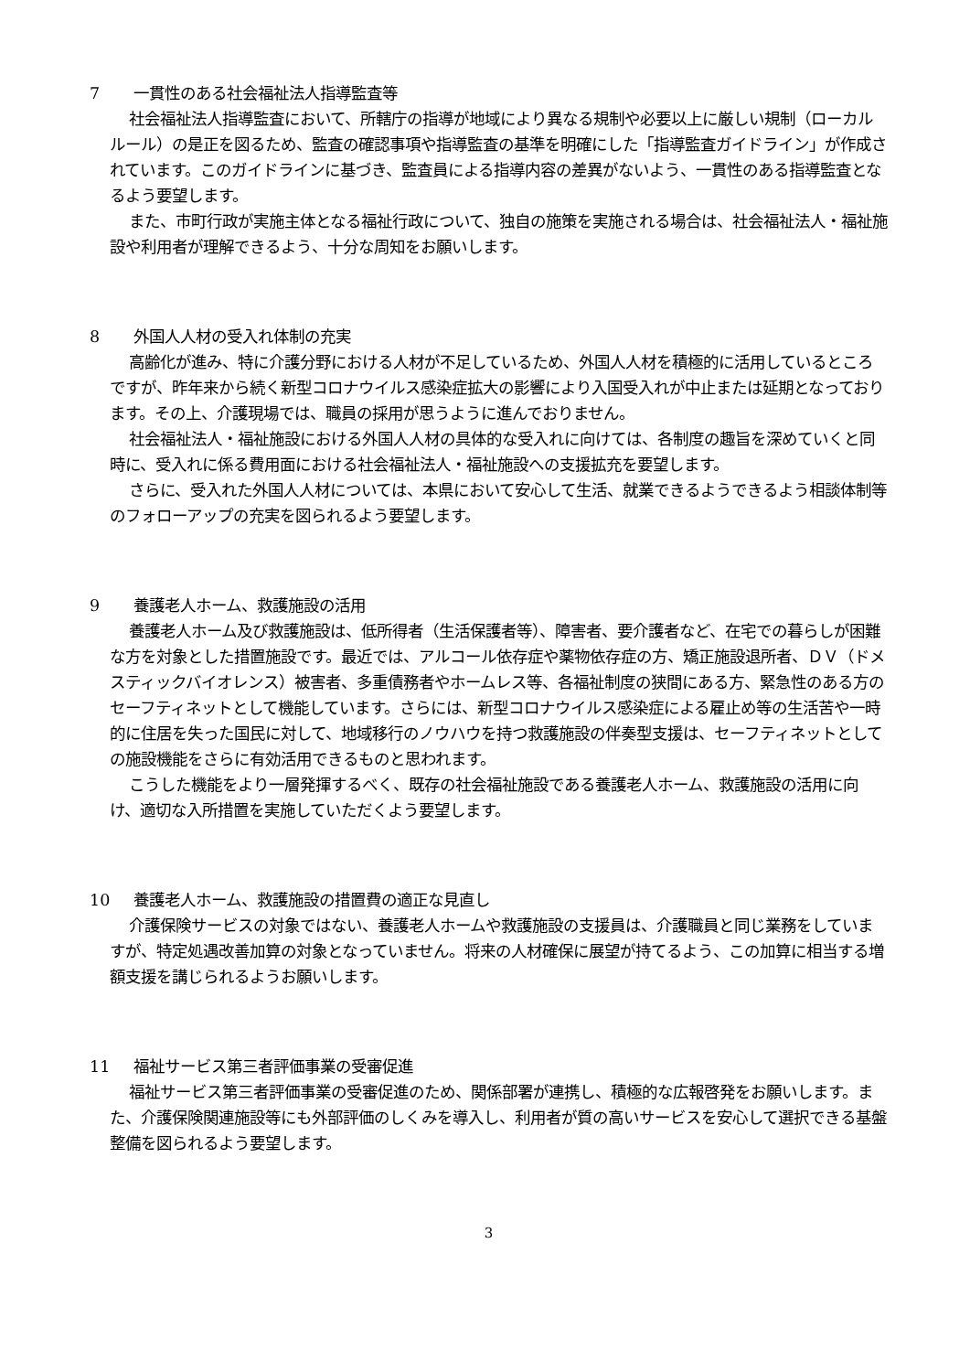7 一貫性のある社会福祉法人指導監査等
社会福祉法人指導監査において、所轄庁の指導が地域により異なる規制や必要以上に厳しい規制（ローカルルール）の是正を図るため、監査の確認事項や指導監査の基準を明確にした「指導監査ガイドライン」が作成されています。このガイドラインに基づき、監査員による指導内容の差異がないよう、一貫性のある指導監査となるよう要望します。
また、市町行政が実施主体となる福祉行政について、独自の施策を実施される場合は、社会福祉法人・福祉施設や利用者が理解できるよう、十分な周知をお願いします。
8 外国人人材の受入れ体制の充実
高齢化が進み、特に介護分野における人材が不足しているため、外国人人材を積極的に活用しているところですが、昨年来から続く新型コロナウイルス感染症拡大の影響により入国受入れが中止または延期となっております。その上、介護現場では、職員の採用が思うように進んでおりません。
社会福祉法人・福祉施設における外国人人材の具体的な受入れに向けては、各制度の趣旨を深めていくと同時に、受入れに係る費用面における社会福祉法人・福祉施設への支援拡充を要望します。
さらに、受入れた外国人人材については、本県において安心して生活、就業できるようできるよう相談体制等のフォローアップの充実を図られるよう要望します。
9 養護老人ホーム、救護施設の活用
養護老人ホーム及び救護施設は、低所得者（生活保護者等）、障害者、要介護者など、在宅での暮らしが困難な方を対象とした措置施設です。最近では、アルコール依存症や薬物依存症の方、矯正施設退所者、ＤＶ（ドメスティックバイオレンス）被害者、多重債務者やホームレス等、各福祉制度の狭間にある方、緊急性のある方のセーフティネットとして機能しています。さらには、新型コロナウイルス感染症による雇止め等の生活苦や一時的に住居を失った国民に対して、地域移行のノウハウを持つ救護施設の伴奏型支援は、セーフティネットとしての施設機能をさらに有効活用できるものと思われます。
こうした機能をより一層発揮するべく、既存の社会福祉施設である養護老人ホーム、救護施設の活用に向け、適切な入所措置を実施していただくよう要望します。
10 養護老人ホーム、救護施設の措置費の適正な見直し
介護保険サービスの対象ではない、養護老人ホームや救護施設の支援員は、介護職員と同じ業務をしていますが、特定処遇改善加算の対象となっていません。将来の人材確保に展望が持てるよう、この加算に相当する増額支援を講じられるようお願いします。
11 福祉サービス第三者評価事業の受審促進
福祉サービス第三者評価事業の受審促進のため、関係部署が連携し、積極的な広報啓発をお願いします。また、介護保険関連施設等にも外部評価のしくみを導入し、利用者が質の高いサービスを安心して選択できる基盤整備を図られるよう要望します。
3